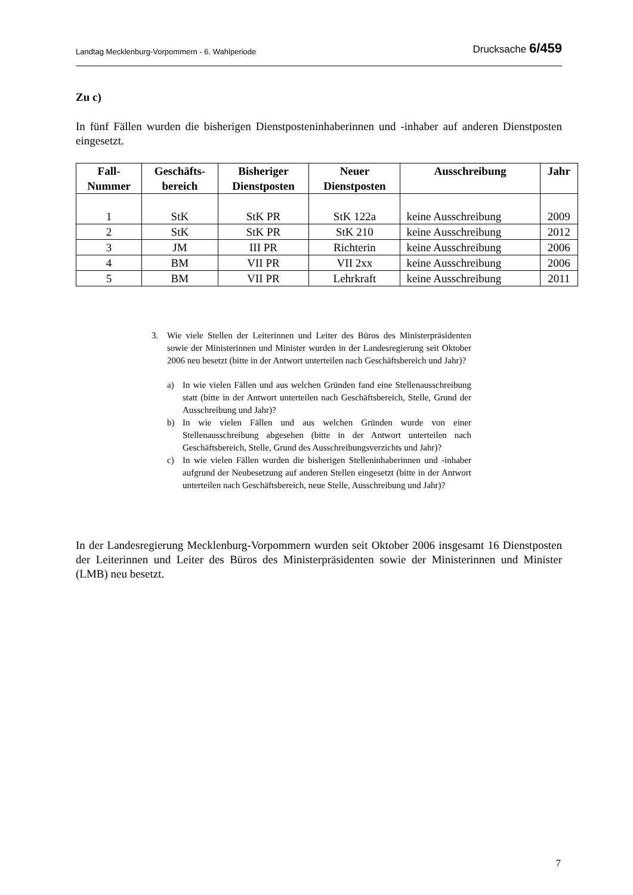Landtag Mecklenburg-Vorpommern - 6. Wahlperiode Drucksache 6/459
Zu c)
In fünf Fällen wurden die bisherigen Dienstposteninhaberinnen und -inhaber auf anderen Dienstposten eingesetzt.
| Fall- Nummer | Geschäfts- bereich | Bisheriger Dienstposten | Neuer Dienstposten | Ausschreibung | Jahr |
| --- | --- | --- | --- | --- | --- |
| 1 | StK | StK PR | StK 122a | keine Ausschreibung | 2009 |
| 2 | StK | StK PR | StK 210 | keine Ausschreibung | 2012 |
| 3 | JM | III PR | Richterin | keine Ausschreibung | 2006 |
| 4 | BM | VII PR | VII 2xx | keine Ausschreibung | 2006 |
| 5 | BM | VII PR | Lehrkraft | keine Ausschreibung | 2011 |
3. Wie viele Stellen der Leiterinnen und Leiter des Büros des Ministerpräsidenten sowie der Ministerinnen und Minister wurden in der Landesregierung seit Oktober 2006 neu besetzt (bitte in der Antwort unterteilen nach Geschäftsbereich und Jahr)?
a) In wie vielen Fällen und aus welchen Gründen fand eine Stellenausschreibung statt (bitte in der Antwort unterteilen nach Geschäftsbereich, Stelle, Grund der Ausschreibung und Jahr)?
b) In wie vielen Fällen und aus welchen Gründen wurde von einer Stellenausschreibung abgesehen (bitte in der Antwort unterteilen nach Geschäftsbereich, Stelle, Grund des Ausschreibungsverzichts und Jahr)?
c) In wie vielen Fällen wurden die bisherigen Stelleninhaberinnen und -inhaber aufgrund der Neubesetzung auf anderen Stellen eingesetzt (bitte in der Antwort unterteilen nach Geschäftsbereich, neue Stelle, Ausschreibung und Jahr)?
In der Landesregierung Mecklenburg-Vorpommern wurden seit Oktober 2006 insgesamt 16 Dienstposten der Leiterinnen und Leiter des Büros des Ministerpräsidenten sowie der Ministerinnen und Minister (LMB) neu besetzt.
7